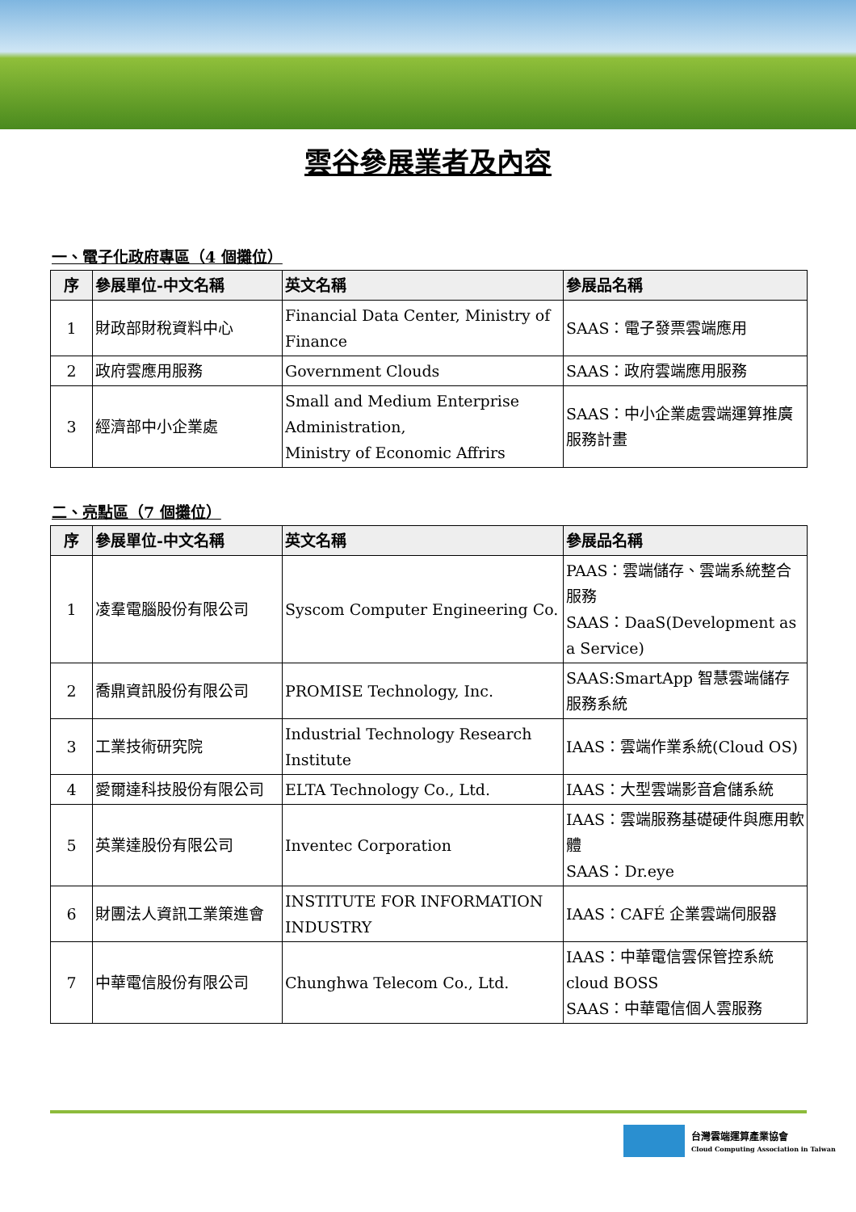雲谷參展業者及內容
一、電子化政府專區（4 個攤位）
| 序 | 參展單位-中文名稱 | 英文名稱 | 參展品名稱 |
| --- | --- | --- | --- |
| 1 | 財政部財稅資料中心 | Financial Data Center, Ministry of Finance | SAAS：電子發票雲端應用 |
| 2 | 政府雲應用服務 | Government Clouds | SAAS：政府雲端應用服務 |
| 3 | 經濟部中小企業處 | Small and Medium Enterprise Administration, Ministry of Economic Affrirs | SAAS：中小企業處雲端運算推廣服務計畫 |
二、亮點區（7 個攤位）
| 序 | 參展單位-中文名稱 | 英文名稱 | 參展品名稱 |
| --- | --- | --- | --- |
| 1 | 凌羣電腦股份有限公司 | Syscom Computer Engineering Co. | PAAS：雲端儲存、雲端系統整合服務 SAAS：DaaS(Development as a Service) |
| 2 | 喬鼎資訊股份有限公司 | PROMISE Technology, Inc. | SAAS:SmartApp 智慧雲端儲存服務系統 |
| 3 | 工業技術研究院 | Industrial Technology Research Institute | IAAS：雲端作業系統(Cloud OS) |
| 4 | 愛爾達科技股份有限公司 | ELTA Technology Co., Ltd. | IAAS：大型雲端影音倉儲系統 |
| 5 | 英業達股份有限公司 | Inventec Corporation | IAAS：雲端服務基礎硬件與應用軟體 SAAS：Dr.eye |
| 6 | 財團法人資訊工業策進會 | INSTITUTE FOR INFORMATION INDUSTRY | IAAS：CAFÉ 企業雲端伺服器 |
| 7 | 中華電信股份有限公司 | Chunghwa Telecom Co., Ltd. | IAAS：中華電信雲保管控系統 cloud BOSS SAAS：中華電信個人雲服務 |
台灣雲端運算產業協會
Cloud Computing Association in Taiwan